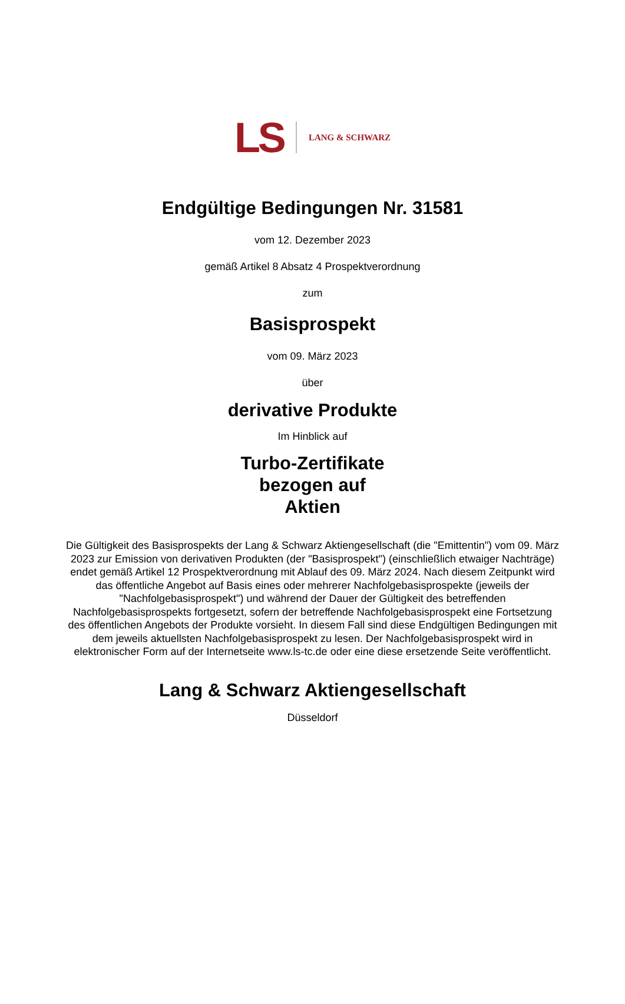LS LANG & SCHWARZ
Endgültige Bedingungen Nr. 31581
vom 12. Dezember 2023
gemäß Artikel 8 Absatz 4 Prospektverordnung
zum
Basisprospekt
vom 09. März 2023
über
derivative Produkte
Im Hinblick auf
Turbo-Zertifikate
bezogen auf
Aktien
Die Gültigkeit des Basisprospekts der Lang & Schwarz Aktiengesellschaft (die "Emittentin") vom 09. März 2023 zur Emission von derivativen Produkten (der "Basisprospekt") (einschließlich etwaiger Nachträge) endet gemäß Artikel 12 Prospektverordnung mit Ablauf des 09. März 2024. Nach diesem Zeitpunkt wird das öffentliche Angebot auf Basis eines oder mehrerer Nachfolgebasisprospekte (jeweils der "Nachfolgebasisprospekt") und während der Dauer der Gültigkeit des betreffenden Nachfolgebasisprospekts fortgesetzt, sofern der betreffende Nachfolgebasisprospekt eine Fortsetzung des öffentlichen Angebots der Produkte vorsieht. In diesem Fall sind diese Endgültigen Bedingungen mit dem jeweils aktuellsten Nachfolgebasisprospekt zu lesen. Der Nachfolgebasisprospekt wird in elektronischer Form auf der Internetseite www.ls-tc.de oder eine diese ersetzende Seite veröffentlicht.
Lang & Schwarz Aktiengesellschaft
Düsseldorf